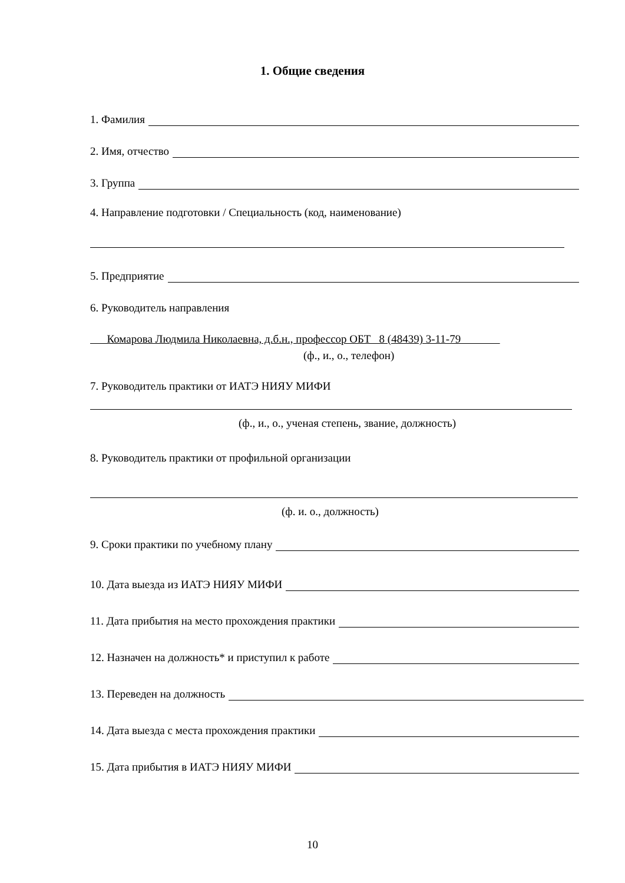1. Общие сведения
1. Фамилия
2. Имя, отчество
3. Группа
4. Направление подготовки / Специальность (код, наименование)
5. Предприятие
6. Руководитель направления
Комарова Людмила Николаевна, д.б.н., профессор ОБТ 8 (48439) 3-11-79
(ф., и., о., телефон)
7. Руководитель практики от ИАТЭ НИЯУ МИФИ
(ф., и., о., ученая степень, звание, должность)
8. Руководитель практики от профильной организации
(ф. и. о., должность)
9. Сроки практики по учебному плану
10. Дата выезда из ИАТЭ НИЯУ МИФИ
11. Дата прибытия на место прохождения практики
12. Назначен на должность* и приступил к работе
13. Переведен на должность
14. Дата выезда с места прохождения практики
15. Дата прибытия в ИАТЭ НИЯУ МИФИ
10